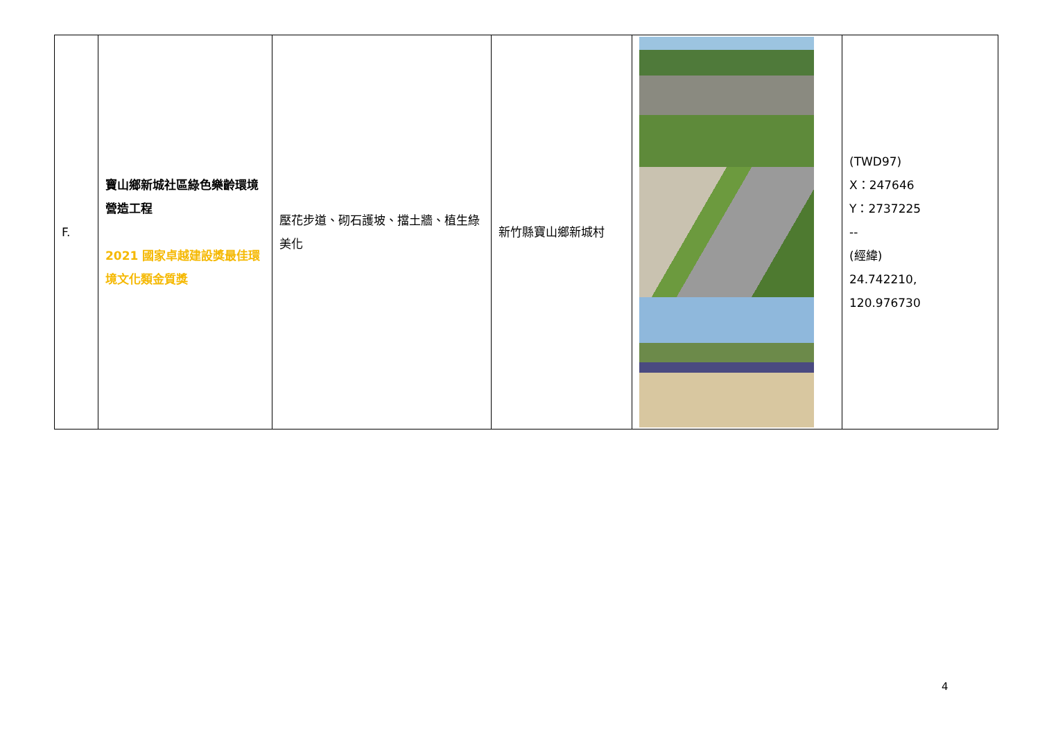| F. | 寶山鄉新城社區綠色樂齡環境營造工程 2021 國家卓越建設獎最佳環境文化類金質獎 | 壓花步道、砌石護坡、擋土牆、植生綠美化 | 新竹縣寶山鄉新城村 | | (TWD97) X：247646 Y：2737225 -- (經緯) 24.742210, 120.976730 |
4